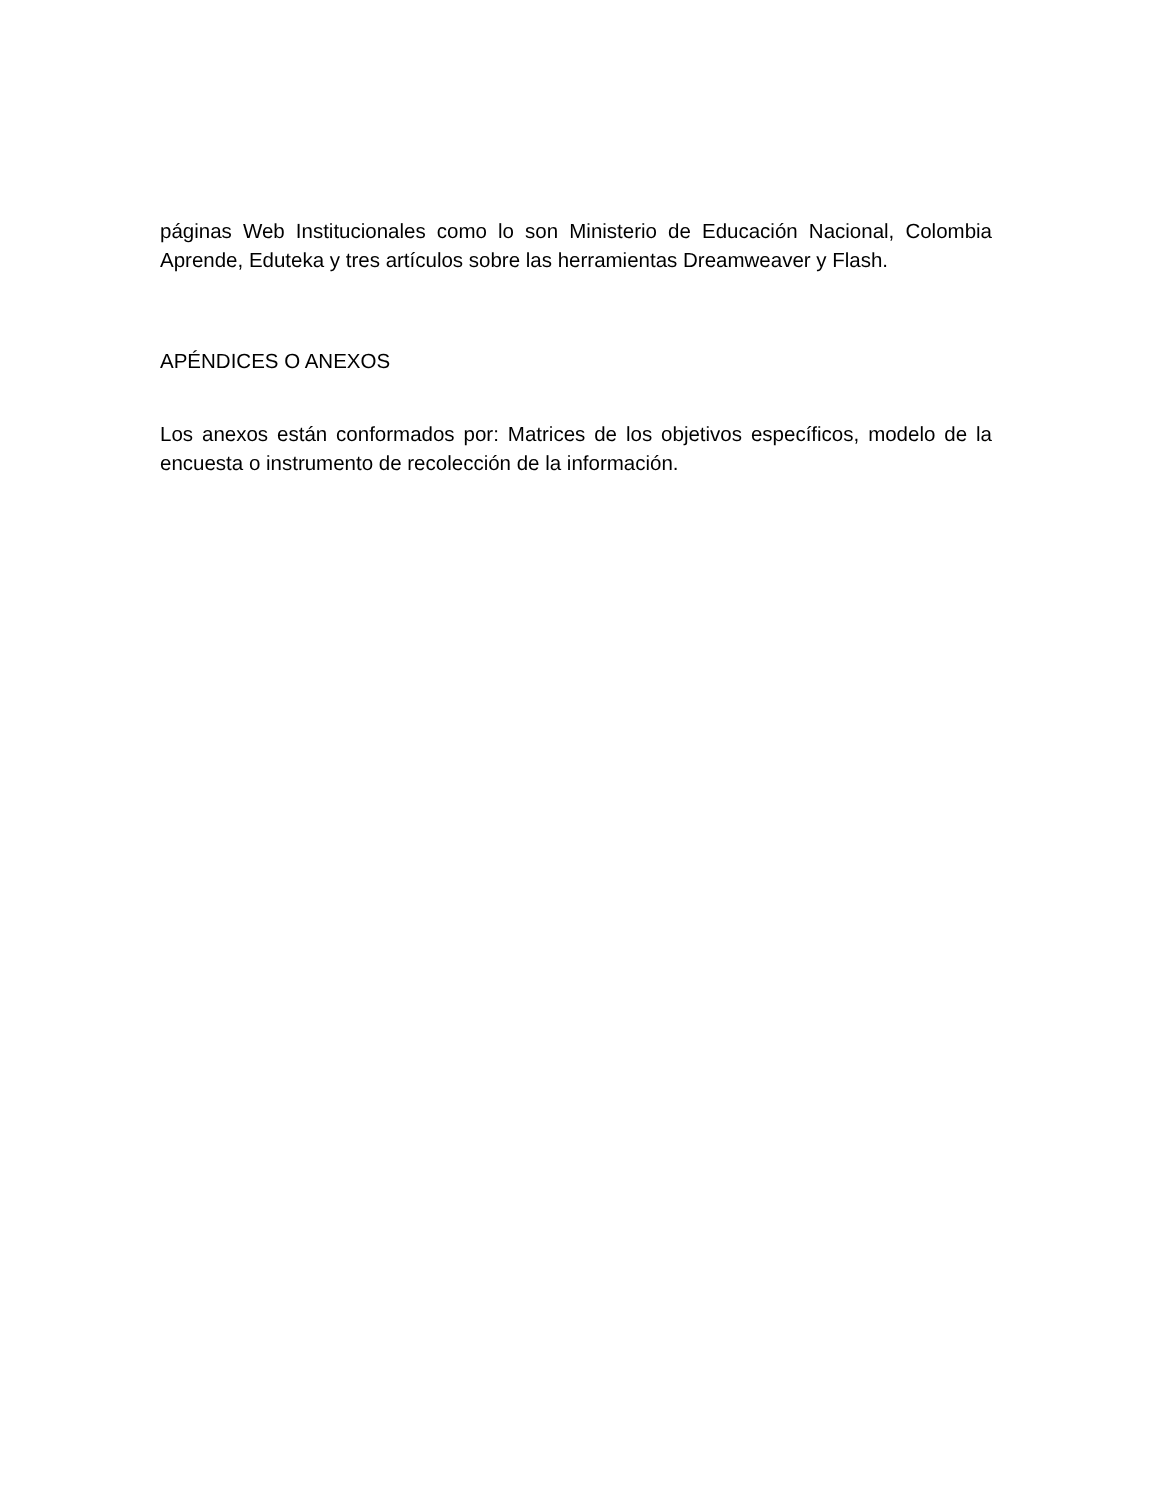páginas Web Institucionales como lo son Ministerio de Educación Nacional, Colombia Aprende, Eduteka y tres artículos sobre las herramientas Dreamweaver y Flash.
APÉNDICES O ANEXOS
Los anexos están conformados por: Matrices de los objetivos específicos, modelo de la encuesta o instrumento de recolección de la información.